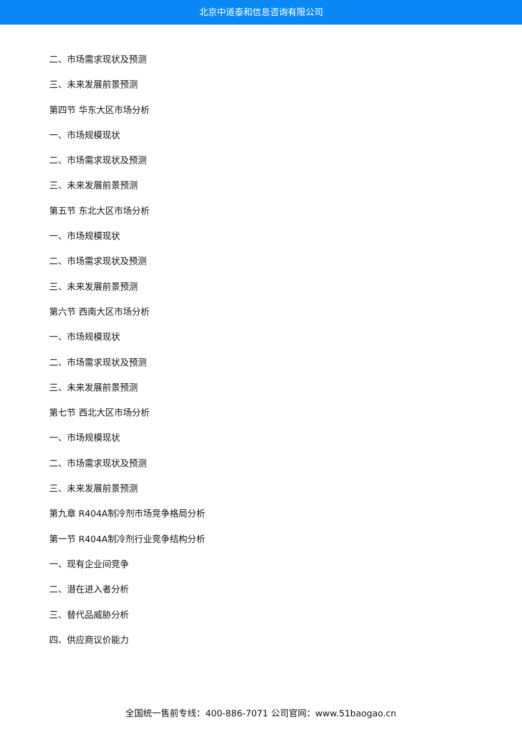北京中道泰和信息咨询有限公司
二、市场需求现状及预测
三、未来发展前景预测
第四节 华东大区市场分析
一、市场规模现状
二、市场需求现状及预测
三、未来发展前景预测
第五节 东北大区市场分析
一、市场规模现状
二、市场需求现状及预测
三、未来发展前景预测
第六节 西南大区市场分析
一、市场规模现状
二、市场需求现状及预测
三、未来发展前景预测
第七节 西北大区市场分析
一、市场规模现状
二、市场需求现状及预测
三、未来发展前景预测
第九章 R404A制冷剂市场竞争格局分析
第一节 R404A制冷剂行业竞争结构分析
一、现有企业间竞争
二、潜在进入者分析
三、替代品威胁分析
四、供应商议价能力
全国统一售前专线：400-886-7071 公司官网：www.51baogao.cn